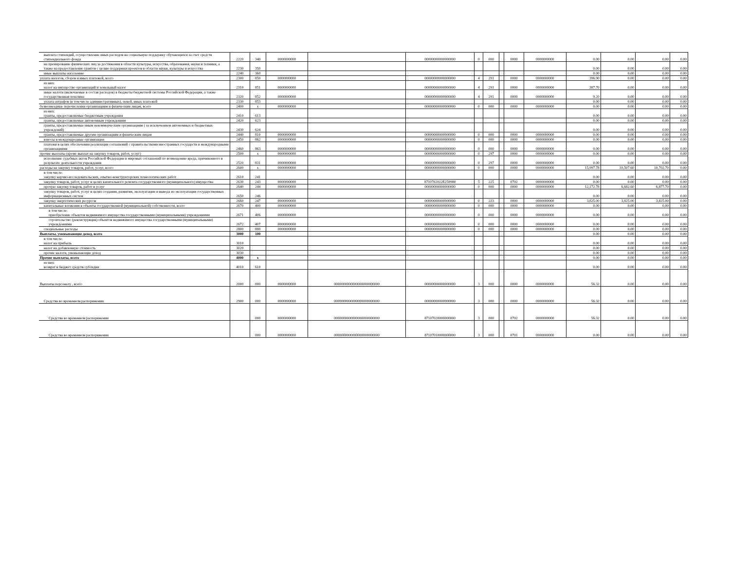| выплата стипендий, осуществление иных расходов на социальную поддержку обучающихся за счет средств стипендиального фонда | 2220 | 340 | 0000000000 | | 00000000000000000 | 0 | 000 | | 0000 | 0000000000 | 0.00 | 0.00 | 0.00 | 0.00 |
| на премирование физических лиц за достижения в области культуры, искусства, образования, науки и техники, а также на предоставление грантов с целью поддержки проектов в области науки, культуры и искусства | 2230 | 350 | | | | | | | | | 0.00 | 0.00 | 0.00 | 0.00 |
| иные выплаты населению | 2240 | 360 | | | | | | | | | 0.00 | 0.00 | 0.00 | 0.00 |
| уплата налогов, сборов и иных платежей, всего | 2300 | 850 | 0000000000 | | 00000000000000000 | 4 | 291 | | 0000 | 0000000000 | 396.90 | 0.00 | 0.00 | 0.00 |
| из них: налог на имущество организаций и земельный налог | 2310 | 851 | 0000000000 | | 00000000000000000 | 4 | 291 | | 0000 | 0000000000 | 387.70 | 0.00 | 0.00 | 0.00 |
| иные налоги (включаемые в состав расходов) в бюджеты бюджетной системы Российской Федерации, а также государственная пошлина | 2320 | 852 | 0000000000 | | 00000000000000000 | 4 | 291 | | 0000 | 0000000000 | 9.20 | 0.00 | 0.00 | 0.00 |
| уплата штрафов (в том числе административных), пеней, иных платежей | 2330 | 853 | | | | | | | | | 0.00 | 0.00 | 0.00 | 0.00 |
| безвозмездные перечисления организациям и физическим лицам, всего | 2400 | x | 0000000000 | | 00000000000000000 | 0 | 000 | | 0000 | 0000000000 | 0.00 | 0.00 | 0.00 | 0.00 |
| из них: гранты, предоставляемые бюджетным учреждения | 2410 | 613 | | | | | | | | | 0.00 | 0.00 | 0.00 | 0.00 |
| гранты, предоставляемые автономным учреждениям | 2420 | 623 | | | | | | | | | 0.00 | 0.00 | 0.00 | 0.00 |
| гранты, предоставляемые иным некоммерческим организациям ( за исключением автономных и бюджетных учреждений) | 2430 | 624 | | | | | | | | | 0.00 | 0.00 | 0.00 | 0.00 |
| гранты, предоставляемые другим организациям и физическим лицам | 2440 | 810 | 0000000000 | | 00000000000000000 | 0 | 000 | | 0000 | 0000000000 | 0.00 | 0.00 | 0.00 | 0.00 |
| взносы в международные организации | 2450 | 862 | 0000000000 | | 00000000000000000 | 0 | 000 | | 0000 | 0000000000 | 0.00 | 0.00 | 0.00 | 0.00 |
| платежи в целях обеспечения реализации соглашений с правительствами иностранных государств и международными организациями | 2460 | 863 | 0000000000 | | 00000000000000000 | 0 | 000 | | 0000 | 0000000000 | 0.00 | 0.00 | 0.00 | 0.00 |
| прочие выплаты (кроме выплат на закупку товаров, работ, услуг) | 2500 | x | 0000000000 | | 00000000000000000 | 0 | 297 | | 0000 | 0000000000 | 0.00 | 0.00 | 0.00 | 0.00 |
| исполнение судебных актов Российской Федерации и мировых соглашений по возмещению вреда, причиненного в результате деятельности учреждения | 2520 | 831 | 0000000000 | | 00000000000000000 | 0 | 297 | | 0000 | 0000000000 | 0.00 | 0.00 | 0.00 | 0.00 |
| расходы на закупку товаров, работ, услуг, всего | 2600 | x | 0000000000 | | 00000000000000000 | 0 | 000 | | 0000 | 0000000000 | 15,997.78 | 10,507.60 | 10,702.70 | 0.00 |
| в том числе: закупку научно-исследовательских, опытно-конструкторских технологических работ | 2610 | 241 | | | | | | | | | 0.00 | 0.00 | 0.00 | 0.00 |
| закупку товаров, работ, услуг в целях капитального ремонта государственного (муниципального) имущества | 2630 | 243 | 0000000000 | | 8710702022E250980 | 5 | 225 | | 0702 | 0000000000 | 0.00 | 0.00 | 0.00 | 0.00 |
| прочую закупку товаров, работ и услуг | 2640 | 244 | 0000000000 | | 00000000000000000 | 0 | 000 | | 0000 | 0000000000 | 12,172.78 | 6,682.60 | 6,877.70 | 0.00 |
| закупку товаров, работ, услуг в целях создания, развития, эксплуатации и вывода из эксплуатации государственных информационных систем | 2650 | 246 | | | | | | | | | 0.00 | 0.00 | 0.00 | 0.00 |
| закупку энергетических ресурсов | 2660 | 247 | 0000000000 | | 00000000000000000 | 0 | 223 | | 0000 | 0000000000 | 3,825.00 | 3,825.00 | 3,825.00 | 0.00 |
| капитальные вложения в объекты государственной (муниципальной) собственности, всего | 2670 | 400 | 0000000000 | | 00000000000000000 | 0 | 000 | | 0000 | 0000000000 | 0.00 | 0.00 | 0.00 | 0.00 |
| в том числе: приобретение объектов недвижимого имущества государственными (муниципальными) учреждениями | 2671 | 406 | 0000000000 | | 00000000000000000 | 0 | 000 | | 0000 | 0000000000 | 0.00 | 0.00 | 0.00 | 0.00 |
| строительство (реконструкция) объектов недвижимого имущества государственными (муниципальными) учреждениями | 2672 | 407 | 0000000000 | | 00000000000000000 | 0 | 000 | | 0000 | 0000000000 | 0.00 | 0.00 | 0.00 | 0.00 |
| специальные расходы | 2800 | 880 | 0000000000 | | 00000000000000000 | 0 | 000 | | 0000 | 0000000000 | 0.00 | 0.00 | 0.00 | 0.00 |
| Выплаты, уменьшающие доход, всего | 3000 | 100 | | | | | | | | | 0.00 | 0.00 | 0.00 | 0.00 |
| в том числе: налог на прибыль | 3010 | | | | | | | | | | 0.00 | 0.00 | 0.00 | 0.00 |
| налог на добавленную стоимость | 3020 | | | | | | | | | | 0.00 | 0.00 | 0.00 | 0.00 |
| прочие налоги, уменьшающие доход | 3030 | | | | | | | | | | 0.00 | 0.00 | 0.00 | 0.00 |
| Прочие выплаты, всего | 4000 | x | | | | | | | | | 0.00 | 0.00 | 0.00 | 0.00 |
| из них: возврат в бюджет средств субсидии | 4010 | 610 | | | | | | | | | 0.00 | 0.00 | 0.00 | 0.00 |
| Выплаты персоналу , всего | 2000 | 000 | 0000000000 | 0000000000000000000000000 | 00000000000000000 | 3 | 000 | | 0000 | 0000000000 | 56.32 | 0.00 | 0.00 | 0.00 |
| Средства во временном распоряжении | 2900 | 000 | 0000000000 | 0000000000000000000000000 | 00000000000000000 | 3 | 000 | | 0000 | 0000000000 | 56.32 | 0.00 | 0.00 | 0.00 |
| Средства во временном распоряжении | | 000 | 0000000000 | 0000000000000000000000000 | 87107020000000000 | 3 | 000 | | 0702 | 0000000000 | 56.32 | 0.00 | 0.00 | 0.00 |
| Средства во временном распоряжении | | 000 | 0000000000 | 0000000000000000000000000 | 87107010000000000 | 3 | 000 | | 0701 | 0000000000 | 0.00 | 0.00 | 0.00 | 0.00 |